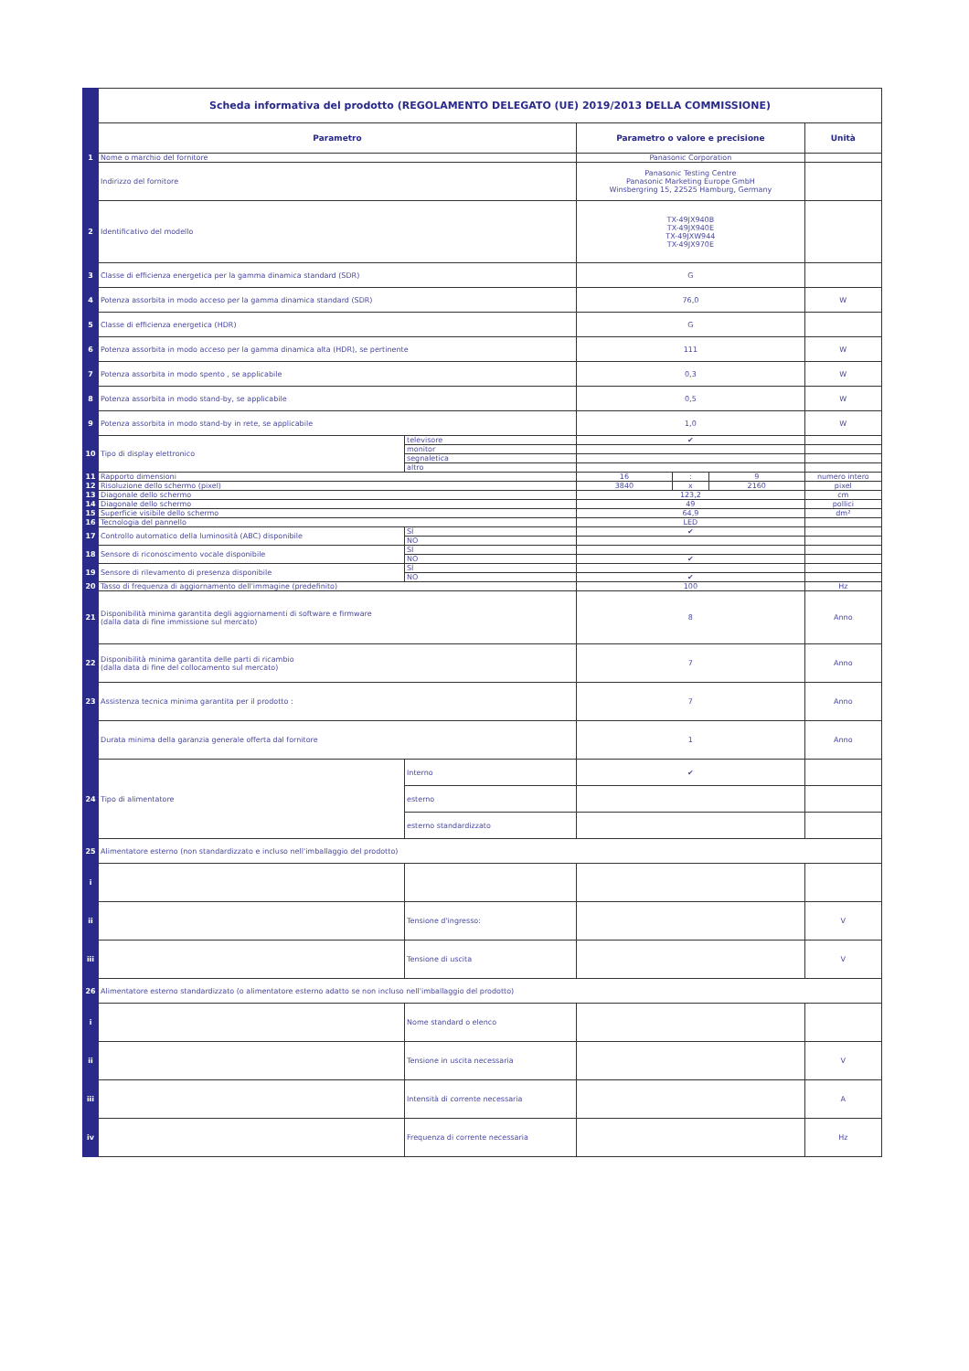| | Scheda informativa del prodotto (REGOLAMENTO DELEGATO (UE) 2019/2013 DELLA COMMISSIONE) | | | | | |
| | Parametro | | Parametro o valore e precisione | | | Unità |
| 1 | Nome o marchio del fornitore | | Panasonic Corporation | | | |
| | Indirizzo del fornitore | | Panasonic Testing Centre Panasonic Marketing Europe GmbH Winsbergring 15, 22525 Hamburg, Germany | | | |
| 2 | Identificativo del modello | | TX-49JX940B TX-49JX940E TX-49JXW944 TX-49JX970E | | | |
| 3 | Classe di efficienza energetica per la gamma dinamica standard (SDR) | | G | | | |
| 4 | Potenza assorbita in modo acceso per la gamma dinamica standard (SDR) | | 76,0 | | | W |
| 5 | Classe di efficienza energetica (HDR) | | G | | | |
| 6 | Potenza assorbita in modo acceso per la gamma dinamica alta (HDR), se pertinente | | 111 | | | W |
| 7 | Potenza assorbita in modo spento , se applicabile | | 0,3 | | | W |
| 8 | Potenza assorbita in modo stand-by, se applicabile | | 0,5 | | | W |
| 9 | Potenza assorbita in modo stand-by in rete, se applicabile | | 1,0 | | | W |
| 10 | Tipo di display elettronico | televisore | ✔ | | | |
| | | monitor | | | | |
| | | segnaletica | | | | |
| | | altro | | | | |
| 11 | Rapporto dimensioni | | 16 | : | 9 | numero intero |
| 12 | Risoluzione dello schermo (pixel) | | 3840 | x | 2160 | pixel |
| 13 | Diagonale dello schermo | | 123,2 | | | cm |
| 14 | Diagonale dello schermo | | 49 | | | pollici |
| 15 | Superficie visibile dello schermo | | 64,9 | | | dm² |
| 16 | Tecnologia del pannello | | LED | | | |
| 17 | Controllo automatico della luminosità (ABC) disponibile | SÌ | ✔ | | | |
| | | NO | | | | |
| 18 | Sensore di riconoscimento vocale disponibile | SÌ | | | | |
| | | NO | ✔ | | | |
| 19 | Sensore di rilevamento di presenza disponibile | SÌ | | | | |
| | | NO | ✔ | | | |
| 20 | Tasso di frequenza di aggiornamento dell'immagine (predefinito) | | 100 | | | Hz |
| 21 | Disponibilità minima garantita degli aggiornamenti di software e firmware (dalla data di fine immissione sul mercato) | | 8 | | | Anno |
| 22 | Disponibilità minima garantita delle parti di ricambio (dalla data di fine del collocamento sul mercato) | | 7 | | | Anno |
| 23 | Assistenza tecnica minima garantita per il prodotto : | | 7 | | | Anno |
| | Durata minima della garanzia generale offerta dal fornitore | | 1 | | | Anno |
| 24 | Tipo di alimentatore | Interno | ✔ | | | |
| | | esterno | | | | |
| | | esterno standardizzato | | | | |
| 25 | Alimentatore esterno (non standardizzato e incluso nell'imballaggio del prodotto) | | | | | |
| i | | | | | | |
| ii | | Tensione d'ingresso: | | | | V |
| iii | | Tensione di uscita | | | | V |
| 26 | Alimentatore esterno standardizzato (o alimentatore esterno adatto se non incluso nell'imballaggio del prodotto) | | | | | |
| i | | Nome standard o elenco | | | | |
| ii | | Tensione in uscita necessaria | | | | V |
| iii | | Intensità di corrente necessaria | | | | A |
| iv | | Frequenza di corrente necessaria | | | | Hz |